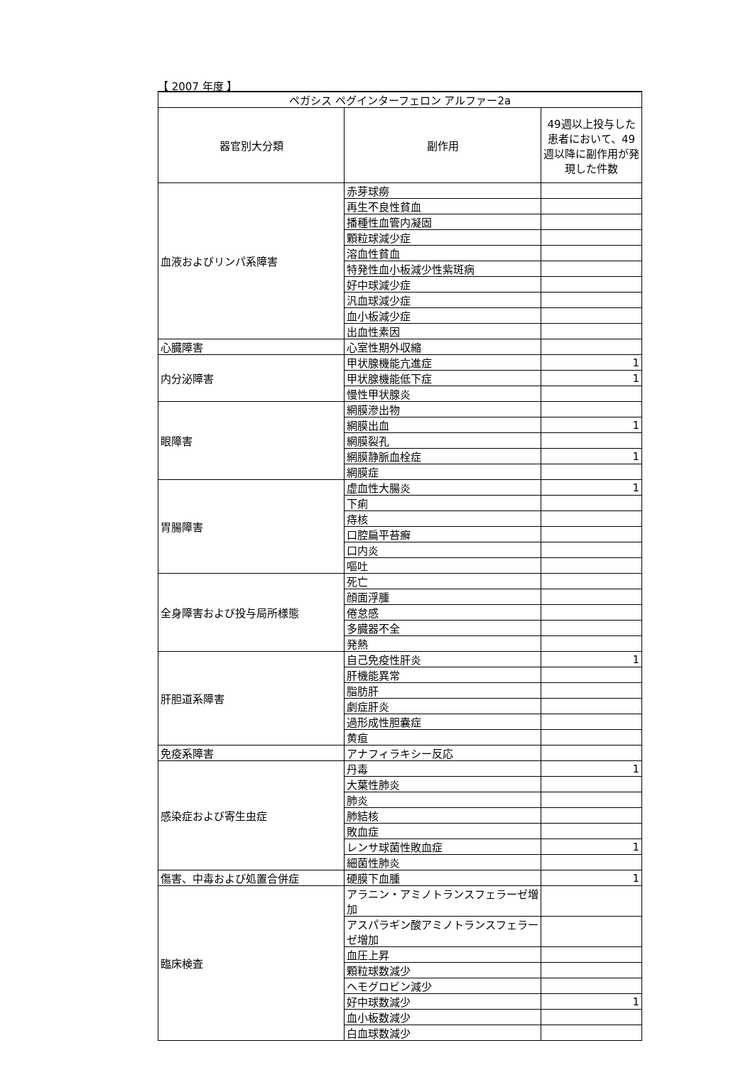【 2007 年度 】
| ペガシス ペグインターフェロン アルファー2a | | |
| --- | --- | --- |
| 器官別大分類 | 副作用 | 49週以上投与した患者において、49週以降に副作用が発現した件数 |
| 血液およびリンパ系障害 | 赤芽球癆 | |
| | 再生不良性貧血 | |
| | 播種性血管内凝固 | |
| | 顆粒球減少症 | |
| | 溶血性貧血 | |
| | 特発性血小板減少性紫斑病 | |
| | 好中球減少症 | |
| | 汎血球減少症 | |
| | 血小板減少症 | |
| | 出血性素因 | |
| 心臓障害 | 心室性期外収縮 | |
| 内分泌障害 | 甲状腺機能亢進症 | 1 |
| | 甲状腺機能低下症 | 1 |
| | 慢性甲状腺炎 | |
| 眼障害 | 網膜滲出物 | |
| | 網膜出血 | 1 |
| | 網膜裂孔 | |
| | 網膜静脈血栓症 | 1 |
| | 網膜症 | |
| 胃腸障害 | 虚血性大腸炎 | 1 |
| | 下痢 | |
| | 痔核 | |
| | 口腔扁平苔癬 | |
| | 口内炎 | |
| | 嘔吐 | |
| 全身障害および投与局所様態 | 死亡 | |
| | 顔面浮腫 | |
| | 倦怠感 | |
| | 多臓器不全 | |
| | 発熱 | |
| 肝胆道系障害 | 自己免疫性肝炎 | 1 |
| | 肝機能異常 | |
| | 脂肪肝 | |
| | 劇症肝炎 | |
| | 過形成性胆嚢症 | |
| | 黄疸 | |
| 免疫系障害 | アナフィラキシー反応 | |
| 感染症および寄生虫症 | 丹毒 | 1 |
| | 大葉性肺炎 | |
| | 肺炎 | |
| | 肺結核 | |
| | 敗血症 | |
| | レンサ球菌性敗血症 | 1 |
| | 細菌性肺炎 | |
| 傷害、中毒および処置合併症 | 硬膜下血腫 | 1 |
| 臨床検査 | アラニン・アミノトランスフェラーゼ増加 | |
| | アスパラギン酸アミノトランスフェラーゼ増加 | |
| | 血圧上昇 | |
| | 顆粒球数減少 | |
| | ヘモグロビン減少 | |
| | 好中球数減少 | 1 |
| | 血小板数減少 | |
| | 白血球数減少 | |